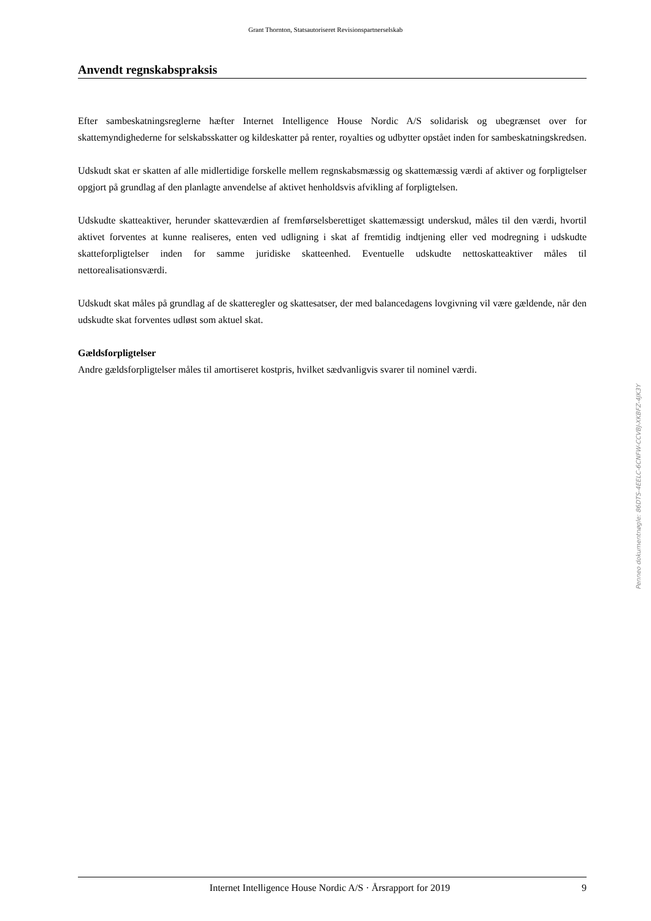Grant Thornton, Statsautoriseret Revisionspartnerselskab
Anvendt regnskabspraksis
Efter sambeskatningsreglerne hæfter Internet Intelligence House Nordic A/S solidarisk og ubegrænset over for skattemyndighederne for selskabsskatter og kildeskatter på renter, royalties og udbytter opstået inden for sambeskatningskredsen.
Udskudt skat er skatten af alle midlertidige forskelle mellem regnskabsmæssig og skattemæssig værdi af aktiver og forpligtelser opgjort på grundlag af den planlagte anvendelse af aktivet henholdsvis afvikling af forpligtelsen.
Udskudte skatteaktiver, herunder skatteværdien af fremførselsberettiget skattemæssigt underskud, måles til den værdi, hvortil aktivet forventes at kunne realiseres, enten ved udligning i skat af fremtidig indtjening eller ved modregning i udskudte skatteforpligtelser inden for samme juridiske skatteenhed. Eventuelle udskudte nettoskatteaktiver måles til nettorealisationsværdi.
Udskudt skat måles på grundlag af de skatteregler og skattesatser, der med balancedagens lovgivning vil være gældende, når den udskudte skat forventes udløst som aktuel skat.
Gældsforpligtelser
Andre gældsforpligtelser måles til amortiseret kostpris, hvilket sædvanligvis svarer til nominel værdi.
Penneo dokumentnøgle: 86DTS-4EELC-6CNFW-CCVBJ-XKBFZ-4JK3Y
Internet Intelligence House Nordic A/S · Årsrapport for 2019 9